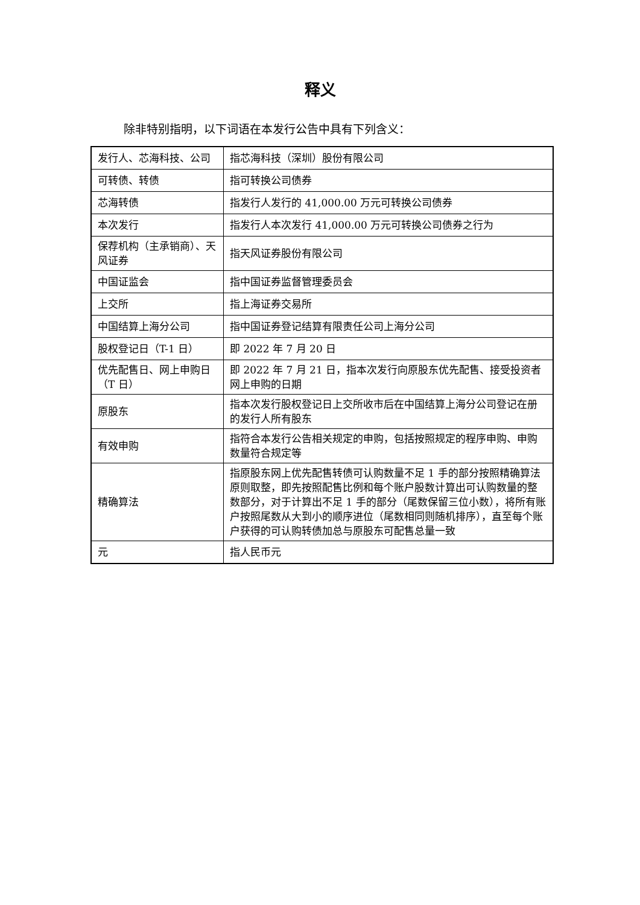释义
除非特别指明，以下词语在本发行公告中具有下列含义：
| 发行人、芯海科技、公司 | 指芯海科技（深圳）股份有限公司 |
| 可转债、转债 | 指可转换公司债券 |
| 芯海转债 | 指发行人发行的 41,000.00 万元可转换公司债券 |
| 本次发行 | 指发行人本次发行 41,000.00 万元可转换公司债券之行为 |
| 保荐机构（主承销商）、天风证券 | 指天风证券股份有限公司 |
| 中国证监会 | 指中国证券监督管理委员会 |
| 上交所 | 指上海证券交易所 |
| 中国结算上海分公司 | 指中国证券登记结算有限责任公司上海分公司 |
| 股权登记日（T-1 日） | 即 2022 年 7 月 20 日 |
| 优先配售日、网上申购日（T 日） | 即 2022 年 7 月 21 日，指本次发行向原股东优先配售、接受投资者网上申购的日期 |
| 原股东 | 指本次发行股权登记日上交所收市后在中国结算上海分公司登记在册的发行人所有股东 |
| 有效申购 | 指符合本发行公告相关规定的申购，包括按照规定的程序申购、申购数量符合规定等 |
| 精确算法 | 指原股东网上优先配售转债可认购数量不足 1 手的部分按照精确算法原则取整，即先按照配售比例和每个账户股数计算出可认购数量的整数部分，对于计算出不足 1 手的部分（尾数保留三位小数），将所有账户按照尾数从大到小的顺序进位（尾数相同则随机排序），直至每个账户获得的可认购转债加总与原股东可配售总量一致 |
| 元 | 指人民币元 |